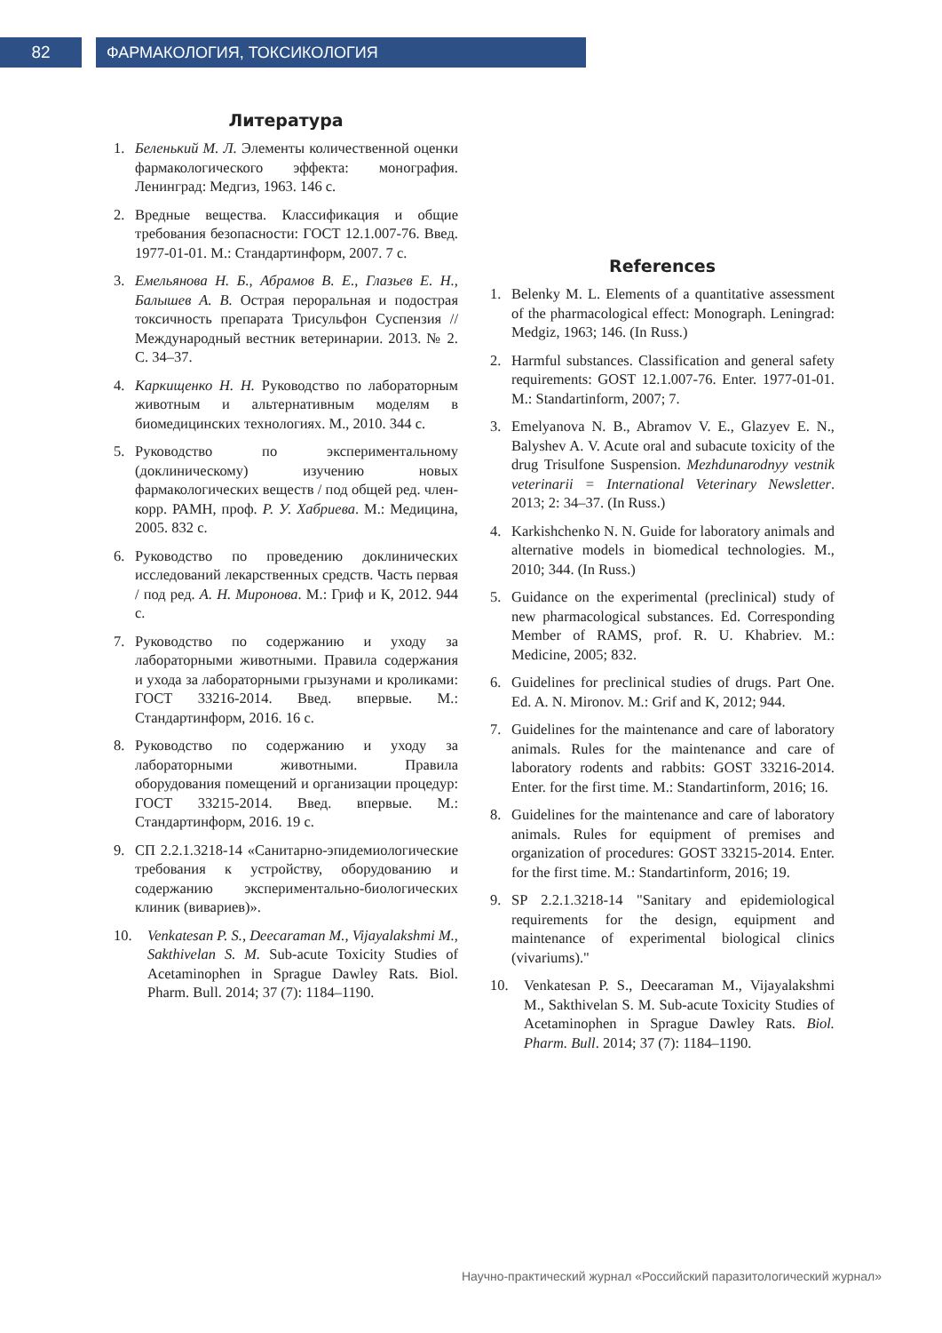82 ФАРМАКОЛОГИЯ, ТОКСИКОЛОГИЯ
Литература
1. Беленький М. Л. Элементы количественной оценки фармакологического эффекта: монография. Ленинград: Медгиз, 1963. 146 с.
2. Вредные вещества. Классификация и общие требования безопасности: ГОСТ 12.1.007-76. Введ. 1977-01-01. М.: Стандартинформ, 2007. 7 с.
3. Емельянова Н. Б., Абрамов В. Е., Глазьев Е. Н., Балышев А. В. Острая пероральная и подострая токсичность препарата Трисульфон Суспензия // Международный вестник ветеринарии. 2013. № 2. С. 34–37.
4. Каркищенко Н. Н. Руководство по лабораторным животным и альтернативным моделям в биомедицинских технологиях. М., 2010. 344 с.
5. Руководство по экспериментальному (доклиническому) изучению новых фармакологических веществ / под общей ред. член-корр. РАМН, проф. Р. У. Хабриева. М.: Медицина, 2005. 832 с.
6. Руководство по проведению доклинических исследований лекарственных средств. Часть первая / под ред. А. Н. Миронова. М.: Гриф и К, 2012. 944 с.
7. Руководство по содержанию и уходу за лабораторными животными. Правила содержания и ухода за лабораторными грызунами и кроликами: ГОСТ 33216-2014. Введ. впервые. М.: Стандартинформ, 2016. 16 с.
8. Руководство по содержанию и уходу за лабораторными животными. Правила оборудования помещений и организации процедур: ГОСТ 33215-2014. Введ. впервые. М.: Стандартинформ, 2016. 19 с.
9. СП 2.2.1.3218-14 «Санитарно-эпидемиологические требования к устройству, оборудованию и содержанию экспериментально-биологических клиник (вивариев)».
10. Venkatesan P. S., Deecaraman M., Vijayalakshmi M., Sakthivelan S. M. Sub-acute Toxicity Studies of Acetaminophen in Sprague Dawley Rats. Biol. Pharm. Bull. 2014; 37 (7): 1184–1190.
References
1. Belenky M. L. Elements of a quantitative assessment of the pharmacological effect: Monograph. Leningrad: Medgiz, 1963; 146. (In Russ.)
2. Harmful substances. Classification and general safety requirements: GOST 12.1.007-76. Enter. 1977-01-01. M.: Standartinform, 2007; 7.
3. Emelyanova N. B., Abramov V. E., Glazyev E. N., Balyshev A. V. Acute oral and subacute toxicity of the drug Trisulfone Suspension. Mezhdunarodnyy vestnik veterinarii = International Veterinary Newsletter. 2013; 2: 34–37. (In Russ.)
4. Karkishchenko N. N. Guide for laboratory animals and alternative models in biomedical technologies. M., 2010; 344. (In Russ.)
5. Guidance on the experimental (preclinical) study of new pharmacological substances. Ed. Corresponding Member of RAMS, prof. R. U. Khabriev. M.: Medicine, 2005; 832.
6. Guidelines for preclinical studies of drugs. Part One. Ed. A. N. Mironov. M.: Grif and K, 2012; 944.
7. Guidelines for the maintenance and care of laboratory animals. Rules for the maintenance and care of laboratory rodents and rabbits: GOST 33216-2014. Enter. for the first time. M.: Standartinform, 2016; 16.
8. Guidelines for the maintenance and care of laboratory animals. Rules for equipment of premises and organization of procedures: GOST 33215-2014. Enter. for the first time. M.: Standartinform, 2016; 19.
9. SP 2.2.1.3218-14 "Sanitary and epidemiological requirements for the design, equipment and maintenance of experimental biological clinics (vivariums)."
10. Venkatesan P. S., Deecaraman M., Vijayalakshmi M., Sakthivelan S. M. Sub-acute Toxicity Studies of Acetaminophen in Sprague Dawley Rats. Biol. Pharm. Bull. 2014; 37 (7): 1184–1190.
Научно-практический журнал «Российский паразитологический журнал»